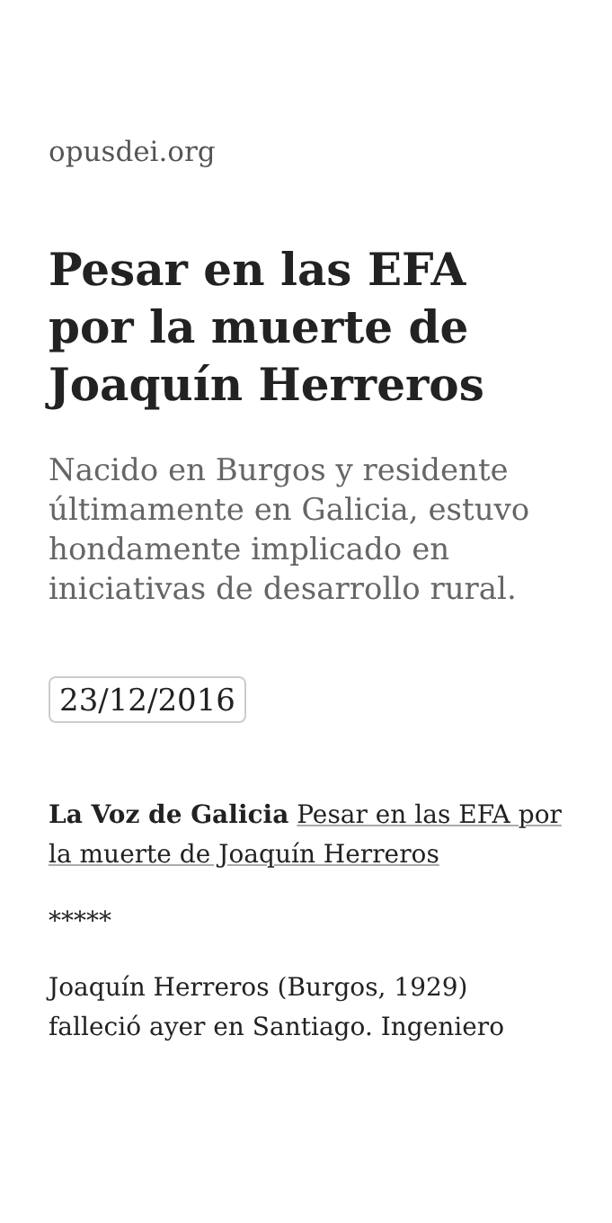opusdei.org
Pesar en las EFA por la muerte de Joaquín Herreros
Nacido en Burgos y residente últimamente en Galicia, estuvo hondamente implicado en iniciativas de desarrollo rural.
23/12/2016
La Voz de Galicia Pesar en las EFA por la muerte de Joaquín Herreros
*****
Joaquín Herreros (Burgos, 1929) falleció ayer en Santiago. Ingeniero